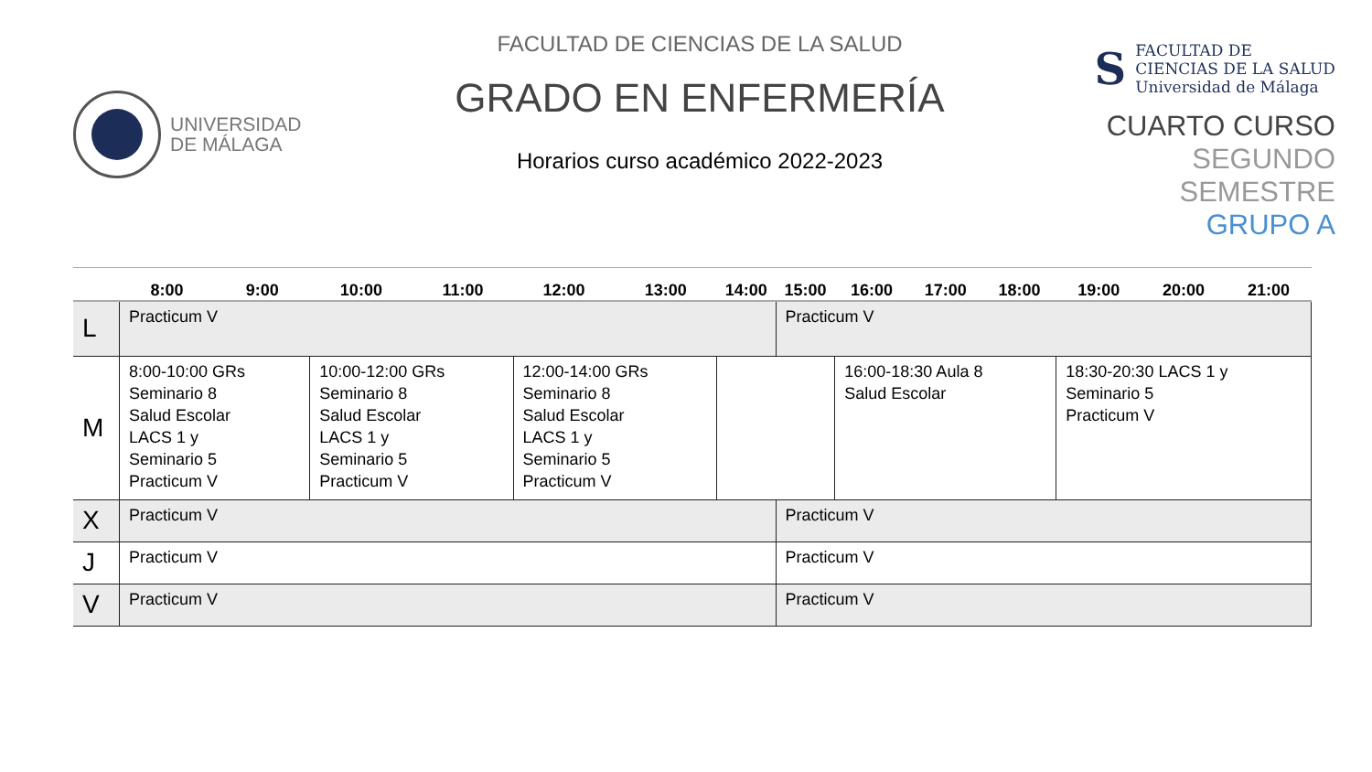UNIVERSIDAD
DE MÁLAGA
FACULTAD DE CIENCIAS DE LA SALUD
GRADO EN ENFERMERÍA
Horarios curso académico 2022-2023
S
FACULTAD DE
CIENCIAS DE LA SALUD
Universidad de Málaga
CUARTO CURSO
SEGUNDO SEMESTRE
GRUPO A
| | 8:00 | 9:00 | 10:00 | 11:00 | 12:00 | 13:00 | 14:00 | 15:00 | 16:00 | 17:00 | 18:00 | 19:00 | 20:00 | 21:00 |
| --- | --- | --- | --- | --- | --- | --- | --- | --- | --- | --- | --- | --- | --- | --- |
| L | Practicum V | | | | | | | Practicum V | | | | | | |
| M | 8:00-10:00 GRs Seminario 8 Salud Escolar LACS 1 y Seminario 5 Practicum V | | 10:00-12:00 GRs Seminario 8 Salud Escolar LACS 1 y Seminario 5 Practicum V | | 12:00-14:00 GRs Seminario 8 Salud Escolar LACS 1 y Seminario 5 Practicum V | | | | 16:00-18:30 Aula 8 Salud Escolar | | | 18:30-20:30 LACS 1 y Seminario 5 Practicum V | | |
| X | Practicum V | | | | | | | Practicum V | | | | | | |
| J | Practicum V | | | | | | | Practicum V | | | | | | |
| V | Practicum V | | | | | | | Practicum V | | | | | | |